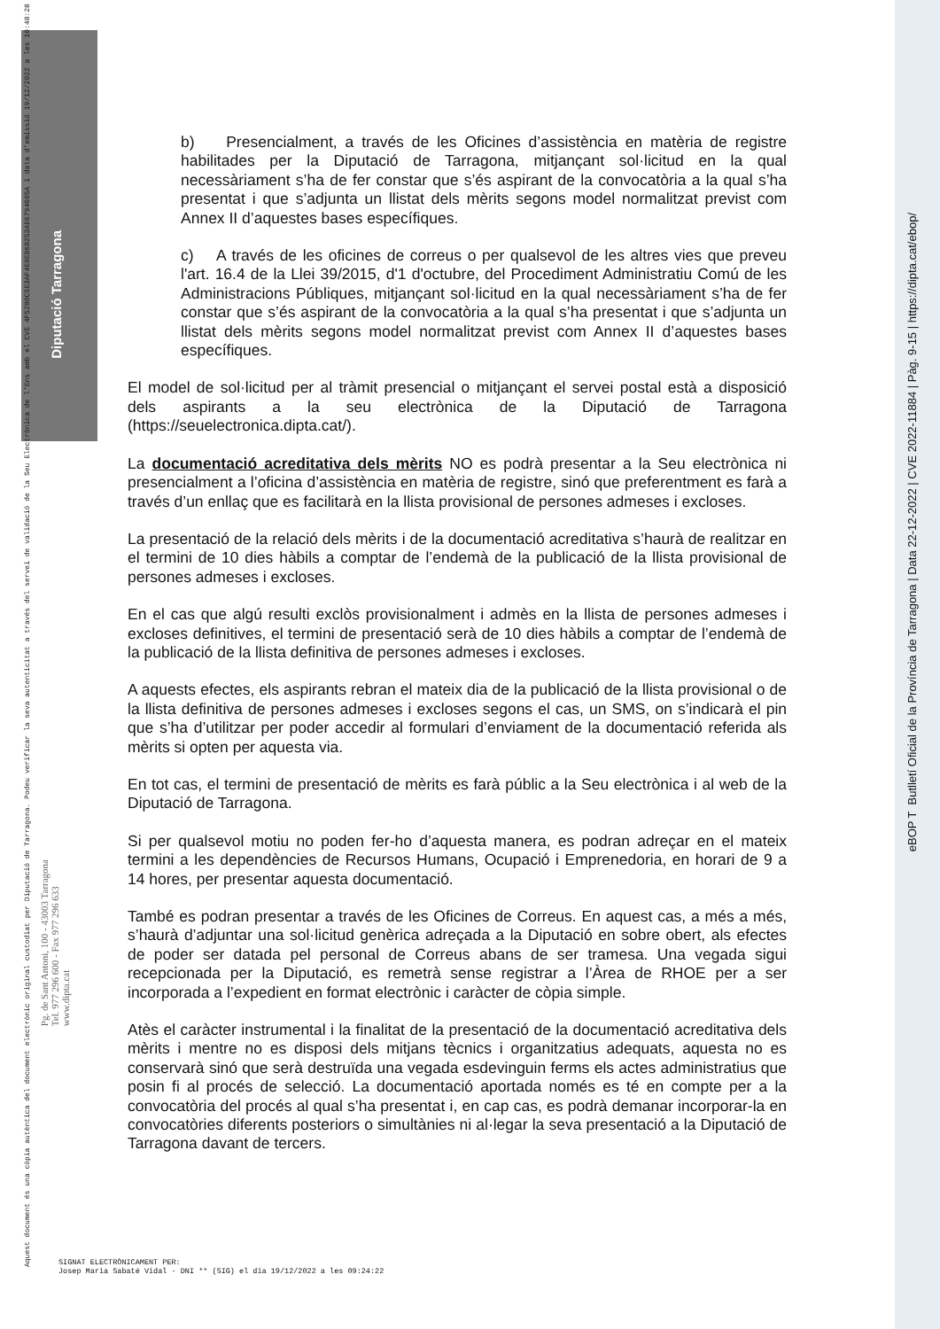Diputació Tarragona
eBOP T Butlletí Oficial de la Província de Tarragona | Data 22-12-2022 | CVE 2022-11884 | Pàg. 9-15 | https://dipta.cat/ebop/
Aquest document és una còpia autèntica del document electrònic original custodiat per Diputació de Tarragona. Podeu verificar la seva autenticitat a través del servei de validació de la Seu Electrònica de l'Ens amb el CVE 4F52B0C5E3AF4E0EB6B253AE6794605A i data d'emissió 19/12/2022 a les 10:48:28
Pg. de Sant Antoni, 100 - 43003 Tarragona
Tel. 977 296 600 - Fax 977 296 633
www.dipta.cat
b) Presencialment, a través de les Oficines d’assistència en matèria de registre habilitades per la Diputació de Tarragona, mitjançant sol·licitud en la qual necessàriament s’ha de fer constar que s’és aspirant de la convocatòria a la qual s’ha presentat i que s’adjunta un llistat dels mèrits segons model normalitzat previst com Annex II d’aquestes bases específiques.
c) A través de les oficines de correus o per qualsevol de les altres vies que preveu l'art. 16.4 de la Llei 39/2015, d'1 d'octubre, del Procediment Administratiu Comú de les Administracions Públiques, mitjançant sol·licitud en la qual necessàriament s’ha de fer constar que s’és aspirant de la convocatòria a la qual s’ha presentat i que s’adjunta un llistat dels mèrits segons model normalitzat previst com Annex II d’aquestes bases específiques.
El model de sol·licitud per al tràmit presencial o mitjançant el servei postal està a disposició dels aspirants a la seu electrònica de la Diputació de Tarragona (https://seuelectronica.dipta.cat/).
La documentació acreditativa dels mèrits NO es podrà presentar a la Seu electrònica ni presencialment a l’oficina d’assistència en matèria de registre, sinó que preferentment es farà a través d’un enllaç que es facilitarà en la llista provisional de persones admeses i excloses.
La presentació de la relació dels mèrits i de la documentació acreditativa s’haurà de realitzar en el termini de 10 dies hàbils a comptar de l’endemà de la publicació de la llista provisional de persones admeses i excloses.
En el cas que algú resulti exclòs provisionalment i admès en la llista de persones admeses i excloses definitives, el termini de presentació serà de 10 dies hàbils a comptar de l’endemà de la publicació de la llista definitiva de persones admeses i excloses.
A aquests efectes, els aspirants rebran el mateix dia de la publicació de la llista provisional o de la llista definitiva de persones admeses i excloses segons el cas, un SMS, on s’indicarà el pin que s’ha d’utilitzar per poder accedir al formulari d’enviament de la documentació referida als mèrits si opten per aquesta via.
En tot cas, el termini de presentació de mèrits es farà públic a la Seu electrònica i al web de la Diputació de Tarragona.
Si per qualsevol motiu no poden fer-ho d’aquesta manera, es podran adreçar en el mateix termini a les dependències de Recursos Humans, Ocupació i Emprenedoria, en horari de 9 a 14 hores, per presentar aquesta documentació.
També es podran presentar a través de les Oficines de Correus. En aquest cas, a més a més, s’haurà d’adjuntar una sol·licitud genèrica adreçada a la Diputació en sobre obert, als efectes de poder ser datada pel personal de Correus abans de ser tramesa. Una vegada sigui recepcionada per la Diputació, es remetrà sense registrar a l’Àrea de RHOE per a ser incorporada a l’expedient en format electrònic i caràcter de còpia simple.
Atès el caràcter instrumental i la finalitat de la presentació de la documentació acreditativa dels mèrits i mentre no es disposi dels mitjans tècnics i organitzatius adequats, aquesta no es conservarà sinó que serà destruïda una vegada esdevinguin ferms els actes administratius que posin fi al procés de selecció. La documentació aportada només es té en compte per a la convocatòria del procés al qual s’ha presentat i, en cap cas, es podrà demanar incorporar-la en convocatòries diferents posteriors o simultànies ni al·legar la seva presentació a la Diputació de Tarragona davant de tercers.
SIGNAT ELECTRÒNICAMENT PER:
Josep Maria Sabaté Vidal - DNI ** (SIG) el dia 19/12/2022 a les 09:24:22